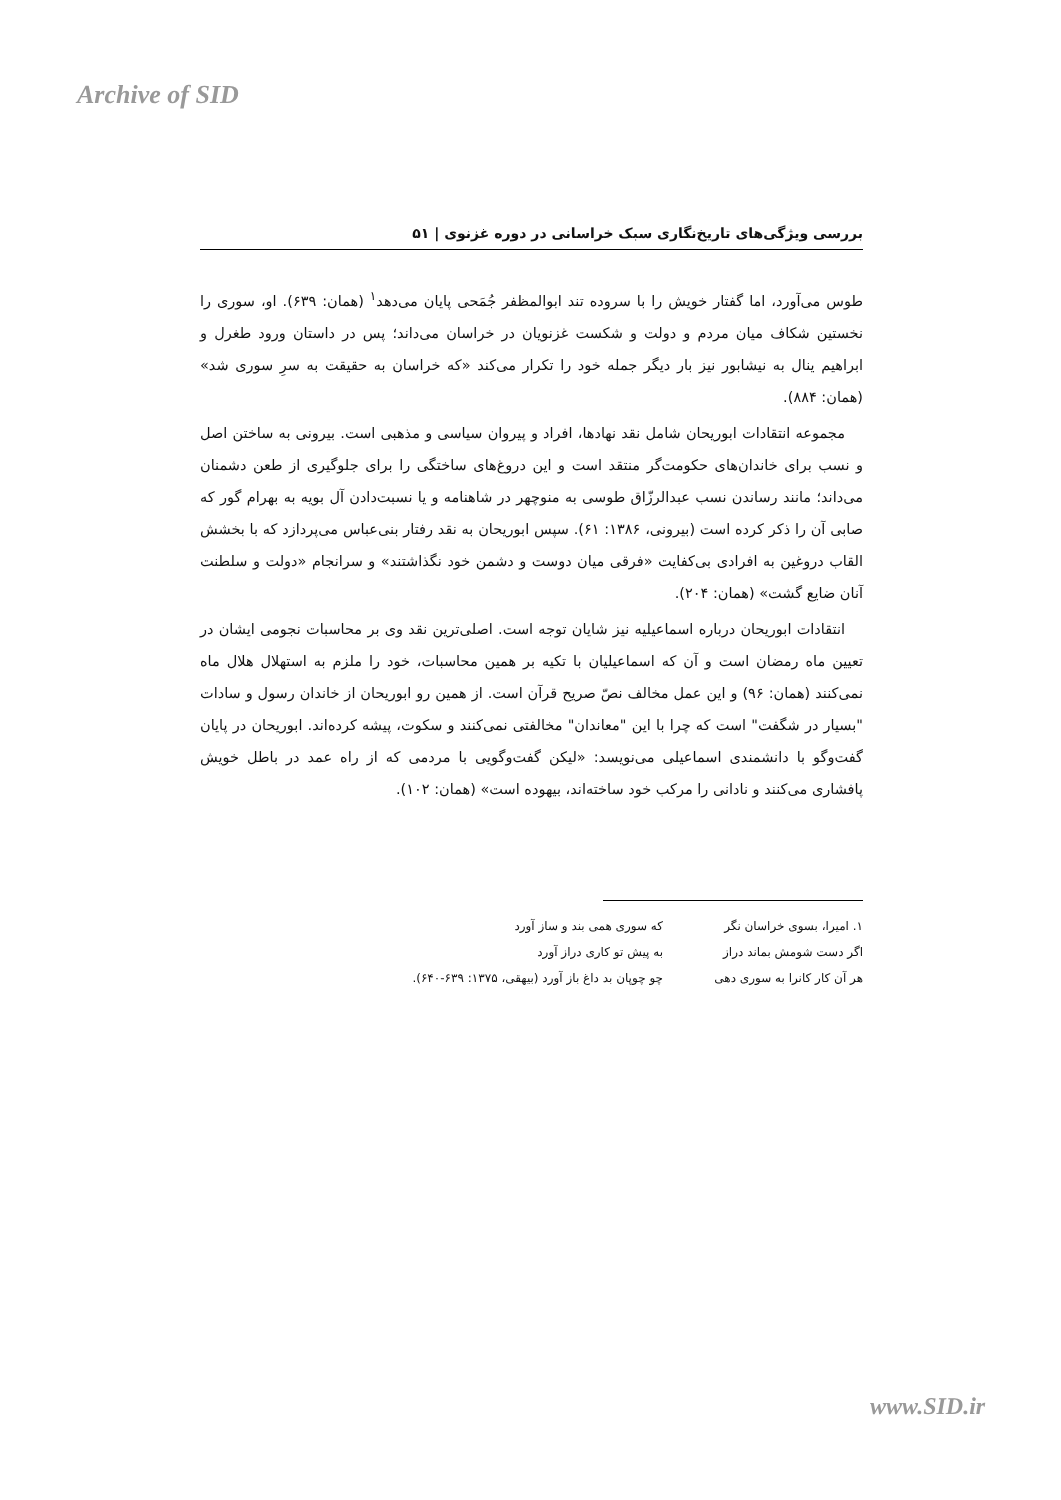Archive of SID
بررسی ویژگی‌های تاریخ‌نگاری سبک خراسانی در دوره غزنوی | ۵۱
طوس می‌آورد، اما گفتار خویش را با سروده تند ابوالمظفر جُمَحی پایان می‌دهد<sup>۱</sup> (همان: ۶۳۹). او، سوری را نخستین شکاف میان مردم و دولت و شکست غزنویان در خراسان می‌داند؛ پس در داستان ورود طغرل و ابراهیم ینال به نیشابور نیز بار دیگر جمله خود را تکرار می‌کند «که خراسان به حقیقت به سرِ سوری شد» (همان: ۸۸۴).
مجموعه انتقادات ابوریحان شامل نقد نهادها، افراد و پیروان سیاسی و مذهبی است. بیرونی به ساختن اصل و نسب برای خاندان‌های حکومت‌گر منتقد است و این دروغ‌های ساختگی را برای جلوگیری از طعن دشمنان می‌داند؛ مانند رساندن نسب عبدالرزّاق طوسی به منوچهر در شاهنامه و یا نسبت‌دادن آل بویه به بهرام گور که صابی آن را ذکر کرده است (بیرونی، ۱۳۸۶: ۶۱). سپس ابوریحان به نقد رفتار بنی‌عباس می‌پردازد که با بخشش القاب دروغین به افرادی بی‌کفایت «فرقی میان دوست و دشمن خود نگذاشتند» و سرانجام «دولت و سلطنت آنان ضایع گشت» (همان: ۲۰۴).
انتقادات ابوریحان درباره اسماعیلیه نیز شایان توجه است. اصلی‌ترین نقد وی بر محاسبات نجومی ایشان در تعیین ماه رمضان است و آن که اسماعیلیان با تکیه بر همین محاسبات، خود را ملزم به استهلال هلال ماه نمی‌کنند (همان: ۹۶) و این عمل مخالف نصّ صریح قرآن است. از همین رو ابوریحان از خاندان رسول و سادات "بسیار در شگفت" است که چرا با این "معاندان" مخالفتی نمی‌کنند و سکوت، پیشه کرده‌اند. ابوریحان در پایان گفت‌وگو با دانشمندی اسماعیلی می‌نویسد: «لیکن گفت‌وگویی با مردمی که از راه عمد در باطل خویش پافشاری می‌کنند و نادانی را مرکب خود ساخته‌اند، بیهوده است» (همان: ۱۰۲).
| ۱. امیرا، بسوی خراسان نگر | که سوری همی بند و ساز آورد |
| اگر دست شومش بماند دراز | به پیش تو کاری دراز آورد |
| هر آن کار کانرا به سوری دهی | چو چوپان بد داغ باز آورد (بیهقی، ۱۳۷۵: ۶۳۹-۶۴۰). |
www.SID.ir